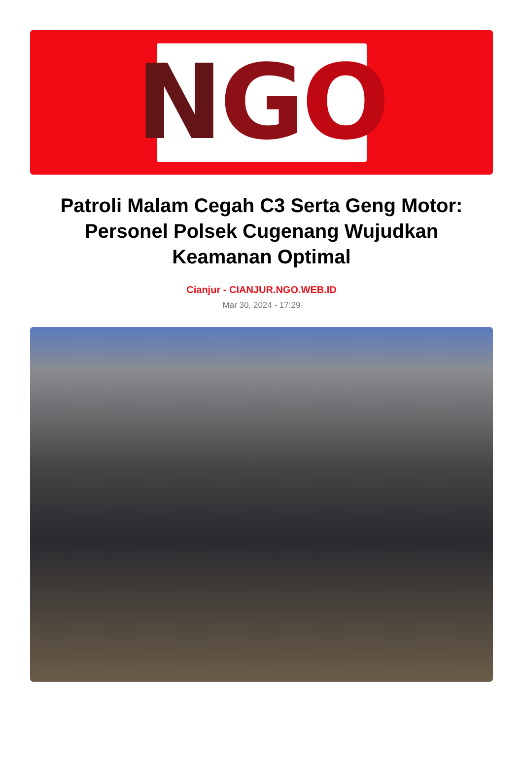N G O
Patroli Malam Cegah C3 Serta Geng Motor: Personel Polsek Cugenang Wujudkan Keamanan Optimal
Cianjur - CIANJUR.NGO.WEB.ID
Mar 30, 2024 - 17:29